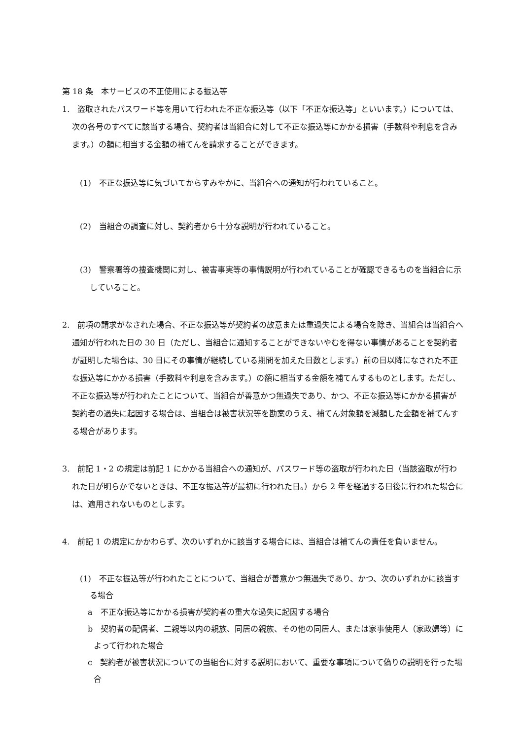第 18 条　本サービスの不正使用による振込等
1.　盗取されたパスワード等を用いて行われた不正な振込等（以下「不正な振込等」といいます。）については、次の各号のすべてに該当する場合、契約者は当組合に対して不正な振込等にかかる損害（手数料や利息を含みます。）の額に相当する金額の補てんを請求することができます。
(1)　不正な振込等に気づいてからすみやかに、当組合への通知が行われていること。
(2)　当組合の調査に対し、契約者から十分な説明が行われていること。
(3)　警察署等の捜査機関に対し、被害事実等の事情説明が行われていることが確認できるものを当組合に示していること。
2.　前項の請求がなされた場合、不正な振込等が契約者の故意または重過失による場合を除き、当組合は当組合へ通知が行われた日の 30 日（ただし、当組合に通知することができないやむを得ない事情があることを契約者が証明した場合は、30 日にその事情が継続している期間を加えた日数とします。）前の日以降になされた不正な振込等にかかる損害（手数料や利息を含みます。）の額に相当する金額を補てんするものとします。ただし、不正な振込等が行われたことについて、当組合が善意かつ無過失であり、かつ、不正な振込等にかかる損害が契約者の過失に起因する場合は、当組合は被害状況等を勘案のうえ、補てん対象額を減額した金額を補てんする場合があります。
3.　前記 1・2 の規定は前記 1 にかかる当組合への通知が、パスワード等の盗取が行われた日（当該盗取が行われた日が明らかでないときは、不正な振込等が最初に行われた日。）から 2 年を経過する日後に行われた場合には、適用されないものとします。
4.　前記 1 の規定にかかわらず、次のいずれかに該当する場合には、当組合は補てんの責任を負いません。
(1)　不正な振込等が行われたことについて、当組合が善意かつ無過失であり、かつ、次のいずれかに該当する場合
a　不正な振込等にかかる損害が契約者の重大な過失に起因する場合
b　契約者の配偶者、二親等以内の親族、同居の親族、その他の同居人、または家事使用人（家政婦等）によって行われた場合
c　契約者が被害状況についての当組合に対する説明において、重要な事項について偽りの説明を行った場合